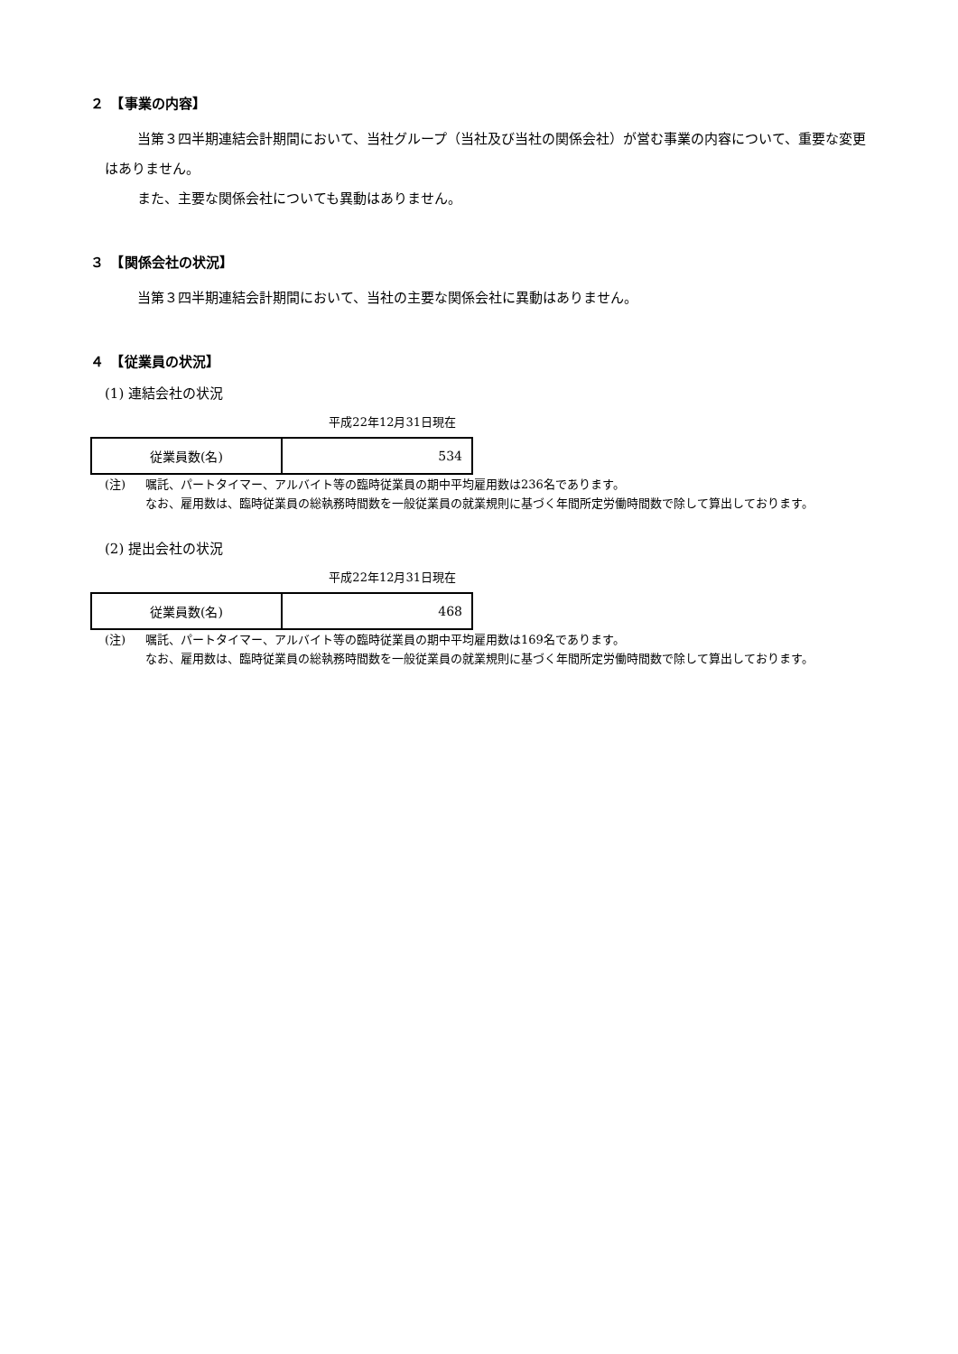２　【事業の内容】
当第３四半期連結会計期間において、当社グループ（当社及び当社の関係会社）が営む事業の内容について、重要な変更はありません。
また、主要な関係会社についても異動はありません。
３　【関係会社の状況】
当第３四半期連結会計期間において、当社の主要な関係会社に異動はありません。
４　【従業員の状況】
(1) 連結会社の状況
平成22年12月31日現在
| 従業員数(名) | 534 |
(注) 嘱託、パートタイマー、アルバイト等の臨時従業員の期中平均雇用数は236名であります。
なお、雇用数は、臨時従業員の総執務時間数を一般従業員の就業規則に基づく年間所定労働時間数で除して算出しております。
(2) 提出会社の状況
平成22年12月31日現在
| 従業員数(名) | 468 |
(注) 嘱託、パートタイマー、アルバイト等の臨時従業員の期中平均雇用数は169名であります。
なお、雇用数は、臨時従業員の総執務時間数を一般従業員の就業規則に基づく年間所定労働時間数で除して算出しております。